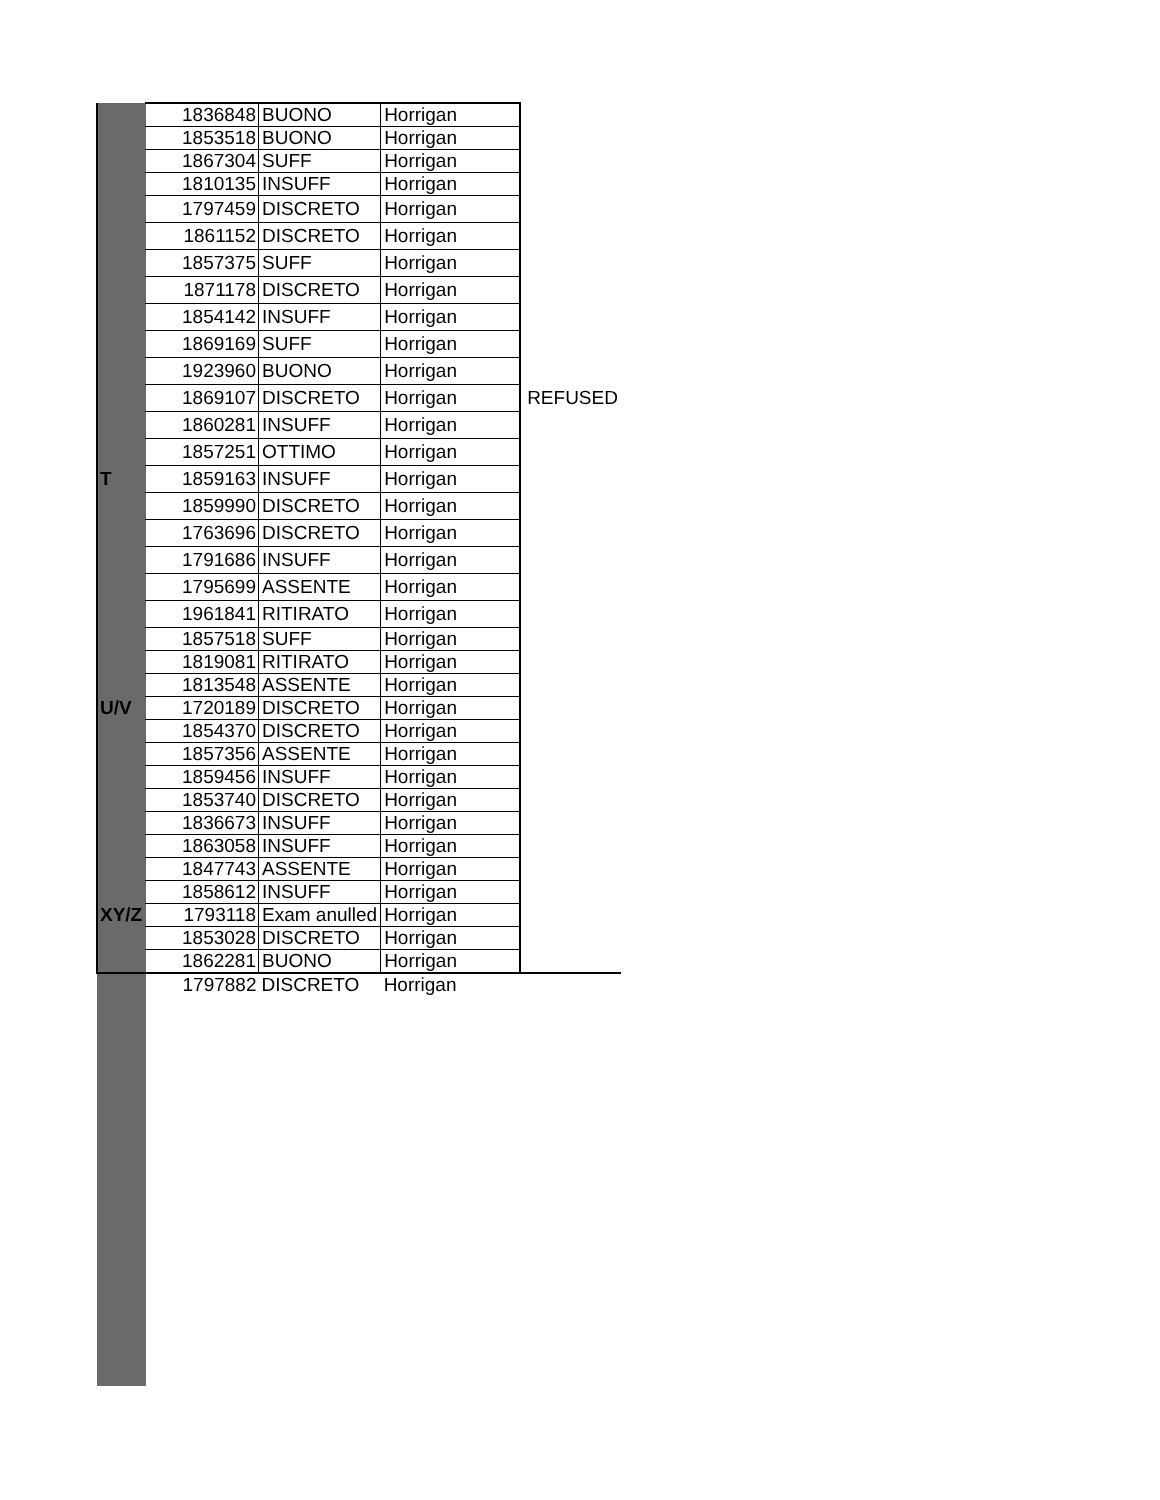| | 1836848 | BUONO | Horrigan | |
| | 1853518 | BUONO | Horrigan | |
| | 1867304 | SUFF | Horrigan | |
| | 1810135 | INSUFF | Horrigan | |
| | 1797459 | DISCRETO | Horrigan | |
| | 1861152 | DISCRETO | Horrigan | |
| | 1857375 | SUFF | Horrigan | |
| | 1871178 | DISCRETO | Horrigan | |
| | 1854142 | INSUFF | Horrigan | |
| | 1869169 | SUFF | Horrigan | |
| | 1923960 | BUONO | Horrigan | |
| | 1869107 | DISCRETO | Horrigan | REFUSED |
| | 1860281 | INSUFF | Horrigan | |
| | 1857251 | OTTIMO | Horrigan | |
| T | 1859163 | INSUFF | Horrigan | |
| | 1859990 | DISCRETO | Horrigan | |
| | 1763696 | DISCRETO | Horrigan | |
| | 1791686 | INSUFF | Horrigan | |
| | 1795699 | ASSENTE | Horrigan | |
| | 1961841 | RITIRATO | Horrigan | |
| | 1857518 | SUFF | Horrigan | |
| | 1819081 | RITIRATO | Horrigan | |
| | 1813548 | ASSENTE | Horrigan | |
| U/V | 1720189 | DISCRETO | Horrigan | |
| | 1854370 | DISCRETO | Horrigan | |
| | 1857356 | ASSENTE | Horrigan | |
| | 1859456 | INSUFF | Horrigan | |
| | 1853740 | DISCRETO | Horrigan | |
| | 1836673 | INSUFF | Horrigan | |
| | 1863058 | INSUFF | Horrigan | |
| | 1847743 | ASSENTE | Horrigan | |
| | 1858612 | INSUFF | Horrigan | |
| XY/Z | 1793118 | Exam anulled | Horrigan | |
| | 1853028 | DISCRETO | Horrigan | |
| | 1862281 | BUONO | Horrigan | |
| | 1797882 | DISCRETO | Horrigan | |